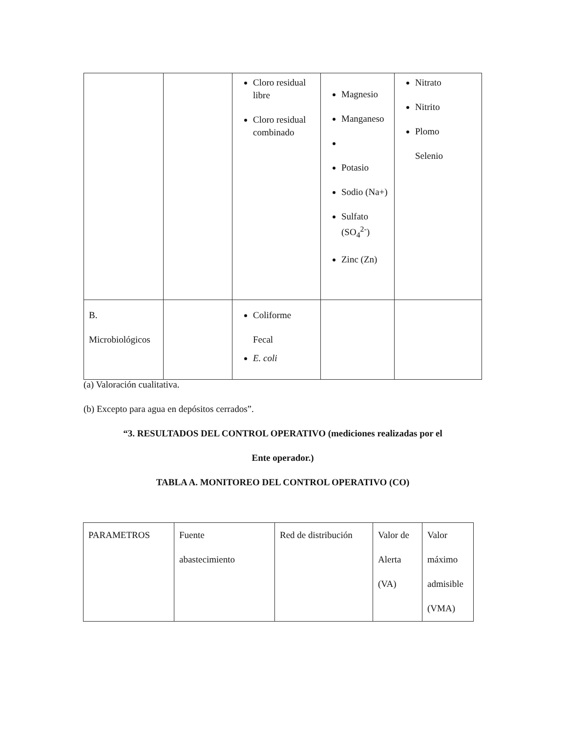| | | Cloro residual libre Cloro residual combinado | Magnesio Manganeso Potasio Sodio (Na+) Sulfato (SO<sub>4</sub><sup>2-</sup>) Zinc (Zn) | Nitrato Nitrito Plomo Selenio |
| B. Microbiológicos | | Coliforme Fecal E. coli | | |
(a) Valoración cualitativa.
(b) Excepto para agua en depósitos cerrados”.
“3. RESULTADOS DEL CONTROL OPERATIVO (mediciones realizadas por el
Ente operador.)
TABLA A. MONITOREO DEL CONTROL OPERATIVO (CO)
| PARAMETROS | Fuente abastecimiento | Red de distribución | Valor de Alerta (VA) | Valor máximo admisible (VMA) |